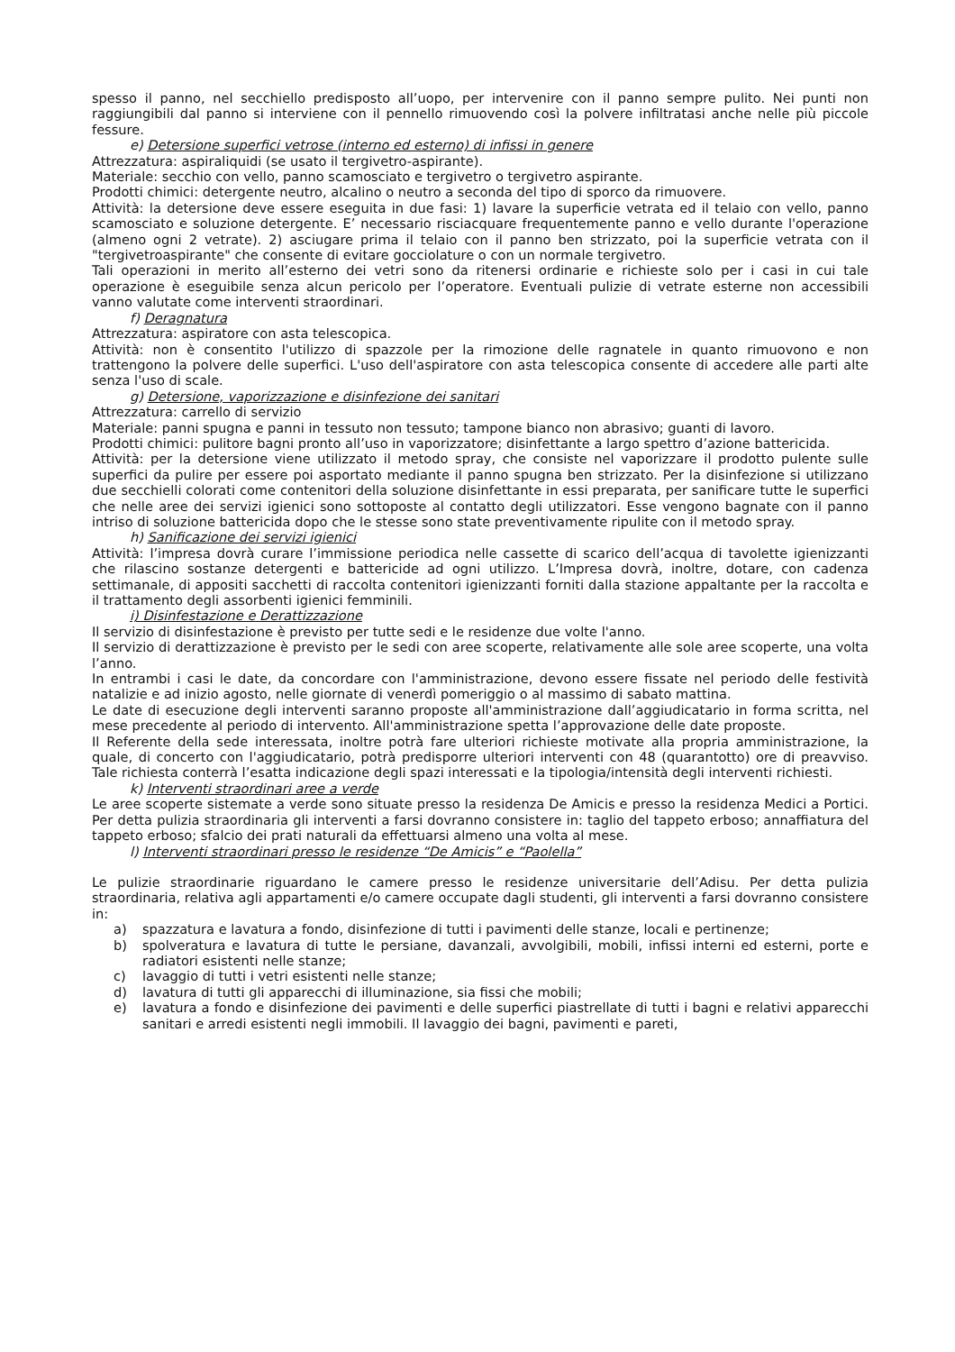spesso il panno, nel secchiello predisposto all’uopo, per intervenire con il panno sempre pulito. Nei punti non raggiungibili dal panno si interviene con il pennello rimuovendo così la polvere infiltratasi anche nelle più piccole fessure.
e) Detersione superfici vetrose (interno ed esterno) di infissi in genere
Attrezzatura: aspiraliquidi (se usato il tergivetro-aspirante).
Materiale: secchio con vello, panno scamosciato e tergivetro o tergivetro aspirante.
Prodotti chimici: detergente neutro, alcalino o neutro a seconda del tipo di sporco da rimuovere.
Attività: la detersione deve essere eseguita in due fasi: 1) lavare la superficie vetrata ed il telaio con vello, panno scamosciato e soluzione detergente. E’ necessario risciacquare frequentemente panno e vello durante l'operazione (almeno ogni 2 vetrate). 2) asciugare prima il telaio con il panno ben strizzato, poi la superficie vetrata con il "tergivetroaspirante" che consente di evitare gocciolature o con un normale tergivetro.
Tali operazioni in merito all’esterno dei vetri sono da ritenersi ordinarie e richieste solo per i casi in cui tale operazione è eseguibile senza alcun pericolo per l’operatore. Eventuali pulizie di vetrate esterne non accessibili vanno valutate come interventi straordinari.
f) Deragnatura
Attrezzatura: aspiratore con asta telescopica.
Attività: non è consentito l'utilizzo di spazzole per la rimozione delle ragnatele in quanto rimuovono e non trattengono la polvere delle superfici. L'uso dell'aspiratore con asta telescopica consente di accedere alle parti alte senza l'uso di scale.
g) Detersione, vaporizzazione e disinfezione dei sanitari
Attrezzatura: carrello di servizio
Materiale: panni spugna e panni in tessuto non tessuto; tampone bianco non abrasivo; guanti di lavoro.
Prodotti chimici: pulitore bagni pronto all’uso in vaporizzatore; disinfettante a largo spettro d’azione battericida.
Attività: per la detersione viene utilizzato il metodo spray, che consiste nel vaporizzare il prodotto pulente sulle superfici da pulire per essere poi asportato mediante il panno spugna ben strizzato. Per la disinfezione si utilizzano due secchielli colorati come contenitori della soluzione disinfettante in essi preparata, per sanificare tutte le superfici che nelle aree dei servizi igienici sono sottoposte al contatto degli utilizzatori. Esse vengono bagnate con il panno intriso di soluzione battericida dopo che le stesse sono state preventivamente ripulite con il metodo spray.
h) Sanificazione dei servizi igienici
Attività: l’impresa dovrà curare l’immissione periodica nelle cassette di scarico dell’acqua di tavolette igienizzanti che rilascino sostanze detergenti e battericide ad ogni utilizzo. L’Impresa dovrà, inoltre, dotare, con cadenza settimanale, di appositi sacchetti di raccolta contenitori igienizzanti forniti dalla stazione appaltante per la raccolta e il trattamento degli assorbenti igienici femminili.
i) Disinfestazione e Derattizzazione
Il servizio di disinfestazione è previsto per tutte sedi e le residenze due volte l'anno.
Il servizio di derattizzazione è previsto per le sedi con aree scoperte, relativamente alle sole aree scoperte, una volta l’anno.
In entrambi i casi le date, da concordare con l'amministrazione, devono essere fissate nel periodo delle festività natalizie e ad inizio agosto, nelle giornate di venerdì pomeriggio o al massimo di sabato mattina.
Le date di esecuzione degli interventi saranno proposte all'amministrazione dall’aggiudicatario in forma scritta, nel mese precedente al periodo di intervento. All'amministrazione spetta l’approvazione delle date proposte.
Il Referente della sede interessata, inoltre potrà fare ulteriori richieste motivate alla propria amministrazione, la quale, di concerto con l'aggiudicatario, potrà predisporre ulteriori interventi con 48 (quarantotto) ore di preavviso. Tale richiesta conterrà l’esatta indicazione degli spazi interessati e la tipologia/intensità degli interventi richiesti.
k) Interventi straordinari aree a verde
Le aree scoperte sistemate a verde sono situate presso la residenza De Amicis e presso la residenza Medici a Portici. Per detta pulizia straordinaria gli interventi a farsi dovranno consistere in: taglio del tappeto erboso; annaffiatura del tappeto erboso; sfalcio dei prati naturali da effettuarsi almeno una volta al mese.
l) Interventi straordinari presso le residenze “De Amicis” e “Paolella”
Le pulizie straordinarie riguardano le camere presso le residenze universitarie dell’Adisu. Per detta pulizia straordinaria, relativa agli appartamenti e/o camere occupate dagli studenti, gli interventi a farsi dovranno consistere in:
a) spazzatura e lavatura a fondo, disinfezione di tutti i pavimenti delle stanze, locali e pertinenze;
b) spolveratura e lavatura di tutte le persiane, davanzali, avvolgibili, mobili, infissi interni ed esterni, porte e radiatori esistenti nelle stanze;
c) lavaggio di tutti i vetri esistenti nelle stanze;
d) lavatura di tutti gli apparecchi di illuminazione, sia fissi che mobili;
e) lavatura a fondo e disinfezione dei pavimenti e delle superfici piastrellate di tutti i bagni e relativi apparecchi sanitari e arredi esistenti negli immobili. Il lavaggio dei bagni, pavimenti e pareti,